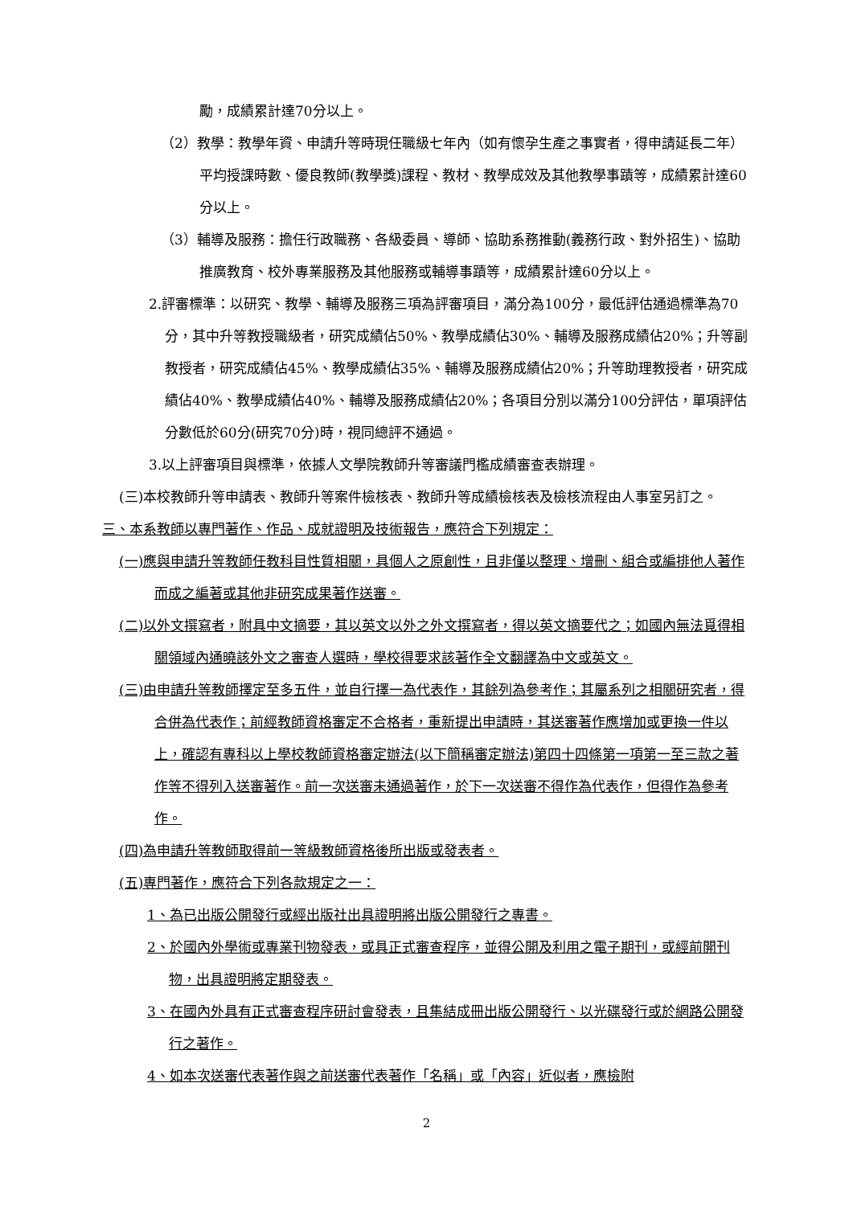勵，成績累計達70分以上。
（2）教學：教學年資、申請升等時現任職級七年內（如有懷孕生產之事實者，得申請延長二年）平均授課時數、優良教師(教學獎)課程、教材、教學成效及其他教學事蹟等，成績累計達60分以上。
（3）輔導及服務：擔任行政職務、各級委員、導師、協助系務推動(義務行政、對外招生)、協助推廣教育、校外專業服務及其他服務或輔導事蹟等，成績累計達60分以上。
2.評審標準：以研究、教學、輔導及服務三項為評審項目，滿分為100分，最低評估通過標準為70分，其中升等教授職級者，研究成績佔50%、教學成績佔30%、輔導及服務成績佔20%；升等副教授者，研究成績佔45%、教學成績佔35%、輔導及服務成績佔20%；升等助理教授者，研究成績佔40%、教學成績佔40%、輔導及服務成績佔20%；各項目分別以滿分100分評估，單項評估分數低於60分(研究70分)時，視同總評不通過。
3.以上評審項目與標準，依據人文學院教師升等審議門檻成績審查表辦理。
(三)本校教師升等申請表、教師升等案件檢核表、教師升等成績檢核表及檢核流程由人事室另訂之。
三、本系教師以專門著作、作品、成就證明及技術報告，應符合下列規定：
(一)應與申請升等教師任教科目性質相關，具個人之原創性，且非僅以整理、增刪、組合或編排他人著作而成之編著或其他非研究成果著作送審。
(二)以外文撰寫者，附具中文摘要，其以英文以外之外文撰寫者，得以英文摘要代之；如國內無法覓得相關領域內通曉該外文之審查人選時，學校得要求該著作全文翻譯為中文或英文。
(三)由申請升等教師擇定至多五件，並自行擇一為代表作，其餘列為參考作；其屬系列之相關研究者，得合併為代表作；前經教師資格審定不合格者，重新提出申請時，其送審著作應增加或更換一件以上，確認有專科以上學校教師資格審定辦法(以下簡稱審定辦法)第四十四條第一項第一至三款之著作等不得列入送審著作。前一次送審未通過著作，於下一次送審不得作為代表作，但得作為參考作。
(四)為申請升等教師取得前一等級教師資格後所出版或發表者。
(五)專門著作，應符合下列各款規定之一：
1、為已出版公開發行或經出版社出具證明將出版公開發行之專書。
2、於國內外學術或專業刊物發表，或具正式審查程序，並得公開及利用之電子期刊，或經前開刊物，出具證明將定期發表。
3、在國內外具有正式審查程序研討會發表，且集結成冊出版公開發行、以光碟發行或於網路公開發行之著作。
4、如本次送審代表著作與之前送審代表著作「名稱」或「內容」近似者，應檢附
2